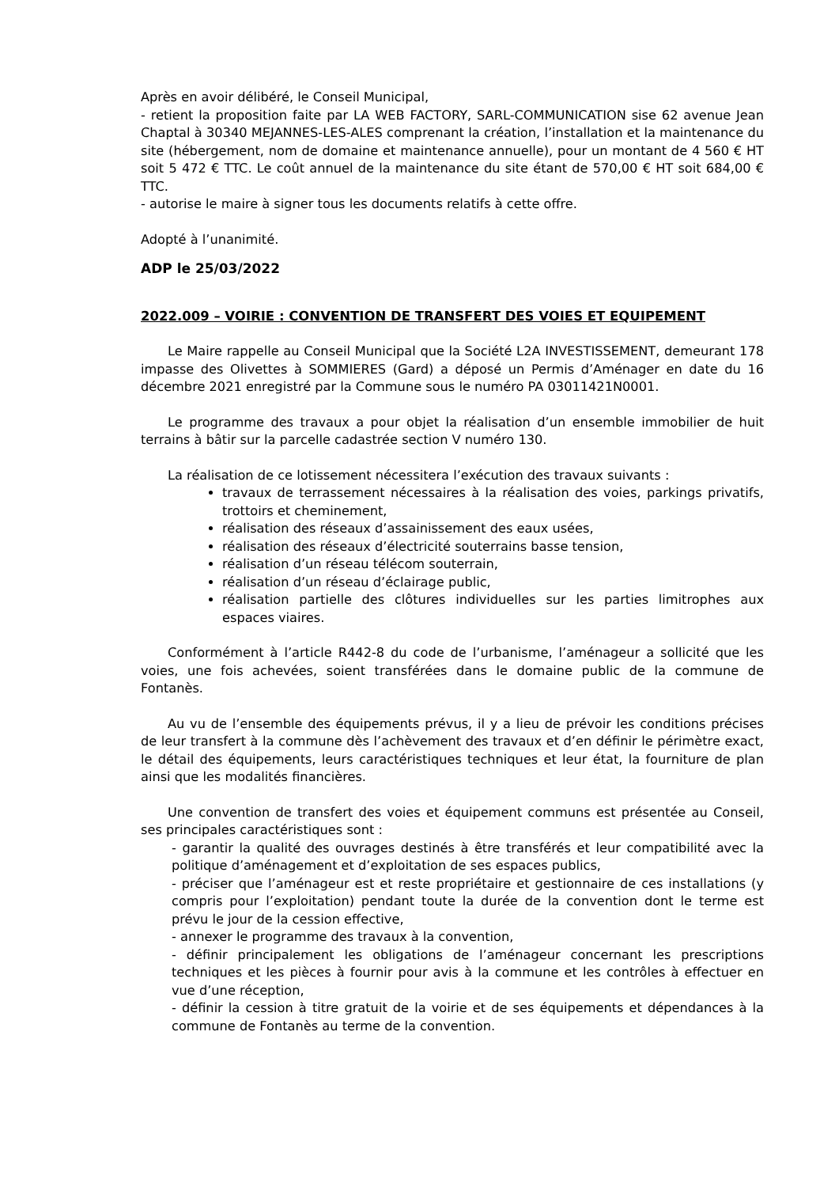Après en avoir délibéré, le Conseil Municipal,
- retient la proposition faite par LA WEB FACTORY, SARL-COMMUNICATION sise 62 avenue Jean Chaptal à 30340 MEJANNES-LES-ALES comprenant la création, l’installation et la maintenance du site (hébergement, nom de domaine et maintenance annuelle), pour un montant de 4 560 € HT soit 5 472 € TTC. Le coût annuel de la maintenance du site étant de 570,00 € HT soit 684,00 € TTC.
- autorise le maire à signer tous les documents relatifs à cette offre.
Adopté à l’unanimité.
ADP le 25/03/2022
2022.009 – VOIRIE : CONVENTION DE TRANSFERT DES VOIES ET EQUIPEMENT
Le Maire rappelle au Conseil Municipal que la Société L2A INVESTISSEMENT, demeurant 178 impasse des Olivettes à SOMMIERES (Gard) a déposé un Permis d’Aménager en date du 16 décembre 2021 enregistré par la Commune sous le numéro PA 03011421N0001.
Le programme des travaux a pour objet la réalisation d’un ensemble immobilier de huit terrains à bâtir sur la parcelle cadastrée section V numéro 130.
La réalisation de ce lotissement nécessitera l’exécution des travaux suivants :
travaux de terrassement nécessaires à la réalisation des voies, parkings privatifs, trottoirs et cheminement,
réalisation des réseaux d’assainissement des eaux usées,
réalisation des réseaux d’électricité souterrains basse tension,
réalisation d’un réseau télécom souterrain,
réalisation d’un réseau d’éclairage public,
réalisation partielle des clôtures individuelles sur les parties limitrophes aux espaces viaires.
Conformément à l’article R442-8 du code de l’urbanisme, l’aménageur a sollicité que les voies, une fois achevées, soient transférées dans le domaine public de la commune de Fontanès.
Au vu de l’ensemble des équipements prévus, il y a lieu de prévoir les conditions précises de leur transfert à la commune dès l’achèvement des travaux et d’en définir le périmètre exact, le détail des équipements, leurs caractéristiques techniques et leur état, la fourniture de plan ainsi que les modalités financières.
Une convention de transfert des voies et équipement communs est présentée au Conseil, ses principales caractéristiques sont :
- garantir la qualité des ouvrages destinés à être transférés et leur compatibilité avec la politique d’aménagement et d’exploitation de ses espaces publics,
- préciser que l’aménageur est et reste propriétaire et gestionnaire de ces installations (y compris pour l’exploitation) pendant toute la durée de la convention dont le terme est prévu le jour de la cession effective,
- annexer le programme des travaux à la convention,
- définir principalement les obligations de l’aménageur concernant les prescriptions techniques et les pièces à fournir pour avis à la commune et les contrôles à effectuer en vue d’une réception,
- définir la cession à titre gratuit de la voirie et de ses équipements et dépendances à la commune de Fontanès au terme de la convention.